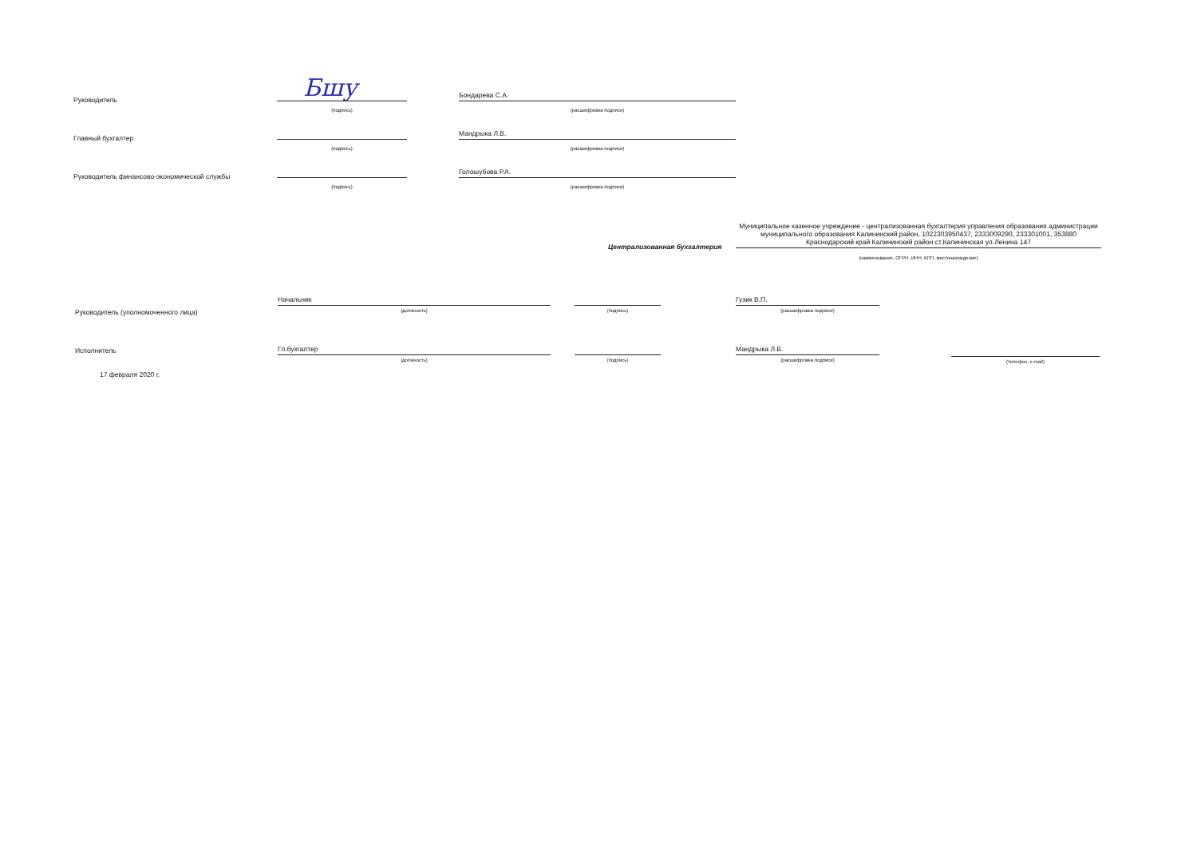Руководитель Бшу
(подпись)
Бондарева С.А.
(расшифровка подписи)
Главный бухгалтер
(подпись)
Мандрыка Л.В.
(расшифровка подписи)
Руководитель финансово-экономической службы
(подпись)
Голошубова Р.А.
(расшифровка подписи)
Централизованная бухгалтерия
Муниципальное казенное учреждение - централизованная бухгалтерия управления образования администрации муниципального образования Калининский район, 1022303950437, 2333009290, 233301001, 353880 Краснодарский край Калининский район ст.Калининская ул.Ленина 147
(наименование, ОГРН, ИНН, КПП, местонахождение)
Руководитель (уполномоченного лица)
Начальник
(должность) (подпись)
Гузик В.П.
(расшифровка подписи)
Исполнитель Гл.бухгалтер
(должность) (подпись)
Мандрыка Л.В.
(расшифровка подписи) (телефон, e-mail)
17 февраля 2020 г.